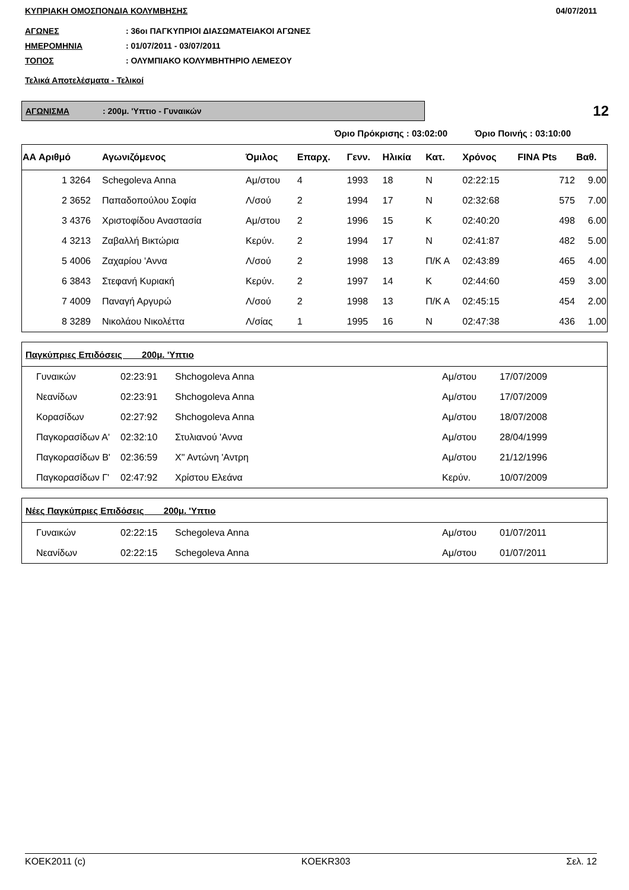ΚΥΠΡΙΑΚΗ ΟΜΟΣΠΟΝΔΙΑ ΚΟΛΥΜΒΗΣΗΣ 04/07/2011
ΑΓΩΝΕΣ: 36οι ΠΑΓΚΥΠΡΙΟΙ ΔΙΑΣΩΜΑΤΕΙΑΚΟΙ ΑΓΩΝΕΣ
ΗΜΕΡΟΜΗΝΙΑ: 01/07/2011 - 03/07/2011
ΤΟΠΟΣ: ΟΛΥΜΠΙΑΚΟ ΚΟΛΥΜΒΗΤΗΡΙΟ ΛΕΜΕΣΟΥ
Τελικά Αποτελέσματα - Τελικοί
ΑΓΩΝΙΣΜΑ: 200μ. 'Υπτιο - Γυναικών
12
Όριο Πρόκρισης : 03:02:00 Όριο Ποινής : 03:10:00
| ΑΑ Αριθμό | Αγωνιζόμενος | Όμιλος | Επαρχ. | Γενν. | Ηλικία | Κατ. | Χρόνος | FINA Pts | Βαθ. |
| --- | --- | --- | --- | --- | --- | --- | --- | --- | --- |
| 1 3264 | Schegoleva Anna | Αμ/στου | 4 | 1993 | 18 | Ν | 02:22:15 | 712 | 9.00 |
| 2 3652 | Παπαδοπούλου Σοφία | Λ/σού | 2 | 1994 | 17 | Ν | 02:32:68 | 575 | 7.00 |
| 3 4376 | Χριστοφίδου Αναστασία | Αμ/στου | 2 | 1996 | 15 | Κ | 02:40:20 | 498 | 6.00 |
| 4 3213 | Ζαβαλλή Βικτώρια | Κερύν. | 2 | 1994 | 17 | Ν | 02:41:87 | 482 | 5.00 |
| 5 4006 | Ζαχαρίου 'Αννα | Λ/σού | 2 | 1998 | 13 | Π/Κ Α | 02:43:89 | 465 | 4.00 |
| 6 3843 | Στεφανή Κυριακή | Κερύν. | 2 | 1997 | 14 | Κ | 02:44:60 | 459 | 3.00 |
| 7 4009 | Παναγή Αργυρώ | Λ/σού | 2 | 1998 | 13 | Π/Κ Α | 02:45:15 | 454 | 2.00 |
| 8 3289 | Νικολάου Νικολέττα | Λ/σίας | 1 | 1995 | 16 | Ν | 02:47:38 | 436 | 1.00 |
| Παγκύπριες Επιδόσεις 200μ. 'Υπτιο | | | | |
| --- | --- | --- | --- | --- |
| Γυναικών | 02:23:91 | Shchogoleva Anna | Αμ/στου | 17/07/2009 |
| Νεανίδων | 02:23:91 | Shchogoleva Anna | Αμ/στου | 17/07/2009 |
| Κορασίδων | 02:27:92 | Shchogoleva Anna | Αμ/στου | 18/07/2008 |
| Παγκορασίδων Α' | 02:32:10 | Στυλιανού 'Αννα | Αμ/στου | 28/04/1999 |
| Παγκορασίδων Β' | 02:36:59 | Χ" Αντώνη 'Αντρη | Αμ/στου | 21/12/1996 |
| Παγκορασίδων Γ' | 02:47:92 | Χρίστου Ελεάνα | Κερύν. | 10/07/2009 |
| Νέες Παγκύπριες Επιδόσεις 200μ. 'Υπτιο | | | | |
| --- | --- | --- | --- | --- |
| Γυναικών | 02:22:15 | Schegoleva Anna | Αμ/στου | 01/07/2011 |
| Νεανίδων | 02:22:15 | Schegoleva Anna | Αμ/στου | 01/07/2011 |
KOEK2011 (c) KOEKR303 Σελ. 12